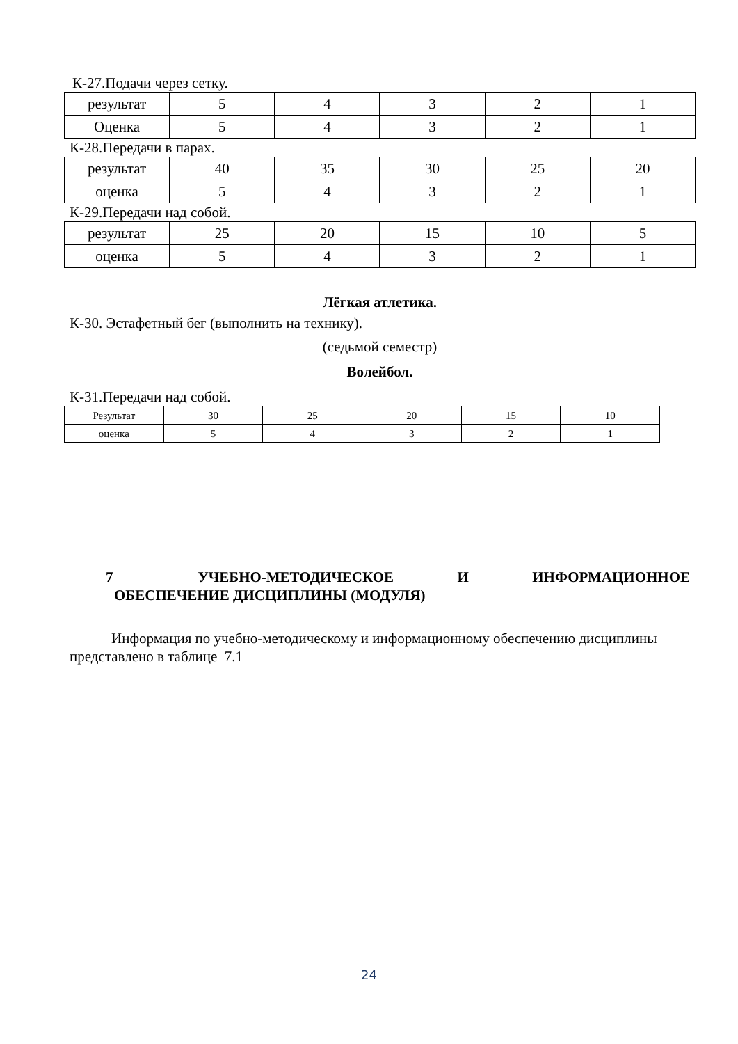К-27.Подачи через сетку.
| результат | 5 | 4 | 3 | 2 | 1 |
| Оценка | 5 | 4 | 3 | 2 | 1 |
К-28.Передачи в парах.
| результат | 40 | 35 | 30 | 25 | 20 |
| оценка | 5 | 4 | 3 | 2 | 1 |
К-29.Передачи над собой.
| результат | 25 | 20 | 15 | 10 | 5 |
| оценка | 5 | 4 | 3 | 2 | 1 |
Лёгкая атлетика.
К-30. Эстафетный бег (выполнить на технику).
(седьмой семестр)
Волейбол.
К-31.Передачи над собой.
| Результат | 30 | 25 | 20 | 15 | 10 |
| оценка | 5 | 4 | 3 | 2 | 1 |
7 УЧЕБНО-МЕТОДИЧЕСКОЕ И ИНФОРМАЦИОННОЕ
ОБЕСПЕЧЕНИЕ ДИСЦИПЛИНЫ (МОДУЛЯ)
Информация по учебно-методическому и информационному обеспечению дисциплины представлено в таблице 7.1
24